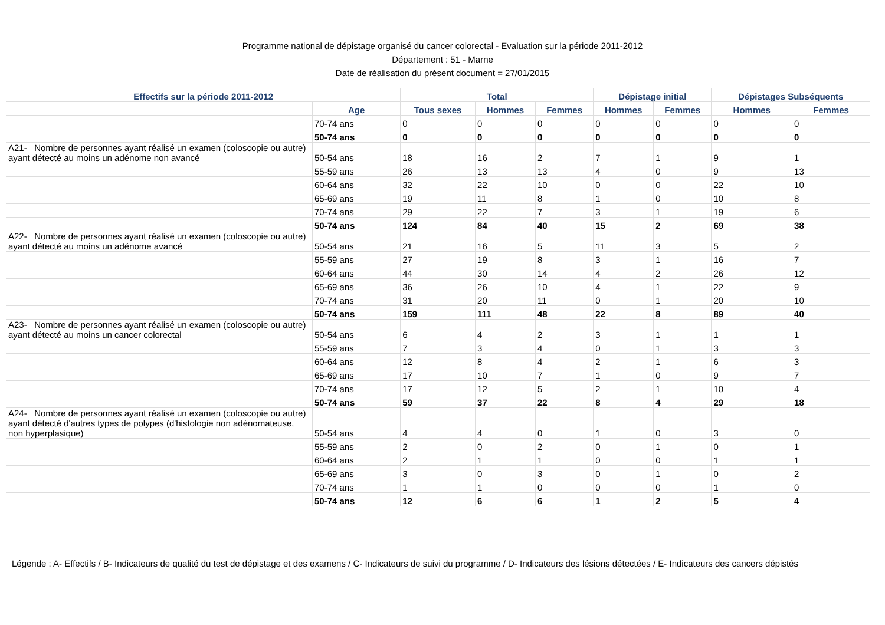Programme national de dépistage organisé du cancer colorectal - Evaluation sur la période 2011-2012
Département : 51 - Marne
Date de réalisation du présent document = 27/01/2015
| Effectifs sur la période 2011-2012 | | Total | | | Dépistage initial | | Dépistages Subséquents | |
| --- | --- | --- | --- | --- | --- | --- | --- | --- |
| | Age | Tous sexes | Hommes | Femmes | Hommes | Femmes | Hommes | Femmes |
| | 70-74 ans | 0 | 0 | 0 | 0 | 0 | 0 | 0 |
| | 50-74 ans | 0 | 0 | 0 | 0 | 0 | 0 | 0 |
| A21- Nombre de personnes ayant réalisé un examen (coloscopie ou autre) ayant détecté au moins un adénome non avancé | 50-54 ans | 18 | 16 | 2 | 7 | 1 | 9 | 1 |
| | 55-59 ans | 26 | 13 | 13 | 4 | 0 | 9 | 13 |
| | 60-64 ans | 32 | 22 | 10 | 0 | 0 | 22 | 10 |
| | 65-69 ans | 19 | 11 | 8 | 1 | 0 | 10 | 8 |
| | 70-74 ans | 29 | 22 | 7 | 3 | 1 | 19 | 6 |
| | 50-74 ans | 124 | 84 | 40 | 15 | 2 | 69 | 38 |
| A22- Nombre de personnes ayant réalisé un examen (coloscopie ou autre) ayant détecté au moins un adénome avancé | 50-54 ans | 21 | 16 | 5 | 11 | 3 | 5 | 2 |
| | 55-59 ans | 27 | 19 | 8 | 3 | 1 | 16 | 7 |
| | 60-64 ans | 44 | 30 | 14 | 4 | 2 | 26 | 12 |
| | 65-69 ans | 36 | 26 | 10 | 4 | 1 | 22 | 9 |
| | 70-74 ans | 31 | 20 | 11 | 0 | 1 | 20 | 10 |
| | 50-74 ans | 159 | 111 | 48 | 22 | 8 | 89 | 40 |
| A23- Nombre de personnes ayant réalisé un examen (coloscopie ou autre) ayant détecté au moins un cancer colorectal | 50-54 ans | 6 | 4 | 2 | 3 | 1 | 1 | 1 |
| | 55-59 ans | 7 | 3 | 4 | 0 | 1 | 3 | 3 |
| | 60-64 ans | 12 | 8 | 4 | 2 | 1 | 6 | 3 |
| | 65-69 ans | 17 | 10 | 7 | 1 | 0 | 9 | 7 |
| | 70-74 ans | 17 | 12 | 5 | 2 | 1 | 10 | 4 |
| | 50-74 ans | 59 | 37 | 22 | 8 | 4 | 29 | 18 |
| A24- Nombre de personnes ayant réalisé un examen (coloscopie ou autre) ayant détecté d'autres types de polypes (d'histologie non adénomateuse, non hyperplasique) | 50-54 ans | 4 | 4 | 0 | 1 | 0 | 3 | 0 |
| | 55-59 ans | 2 | 0 | 2 | 0 | 1 | 0 | 1 |
| | 60-64 ans | 2 | 1 | 1 | 0 | 0 | 1 | 1 |
| | 65-69 ans | 3 | 0 | 3 | 0 | 1 | 0 | 2 |
| | 70-74 ans | 1 | 1 | 0 | 0 | 0 | 1 | 0 |
| | 50-74 ans | 12 | 6 | 6 | 1 | 2 | 5 | 4 |
Légende : A- Effectifs / B- Indicateurs de qualité du test de dépistage et des examens / C- Indicateurs de suivi du programme / D- Indicateurs des lésions détectées / E- Indicateurs des cancers dépistés